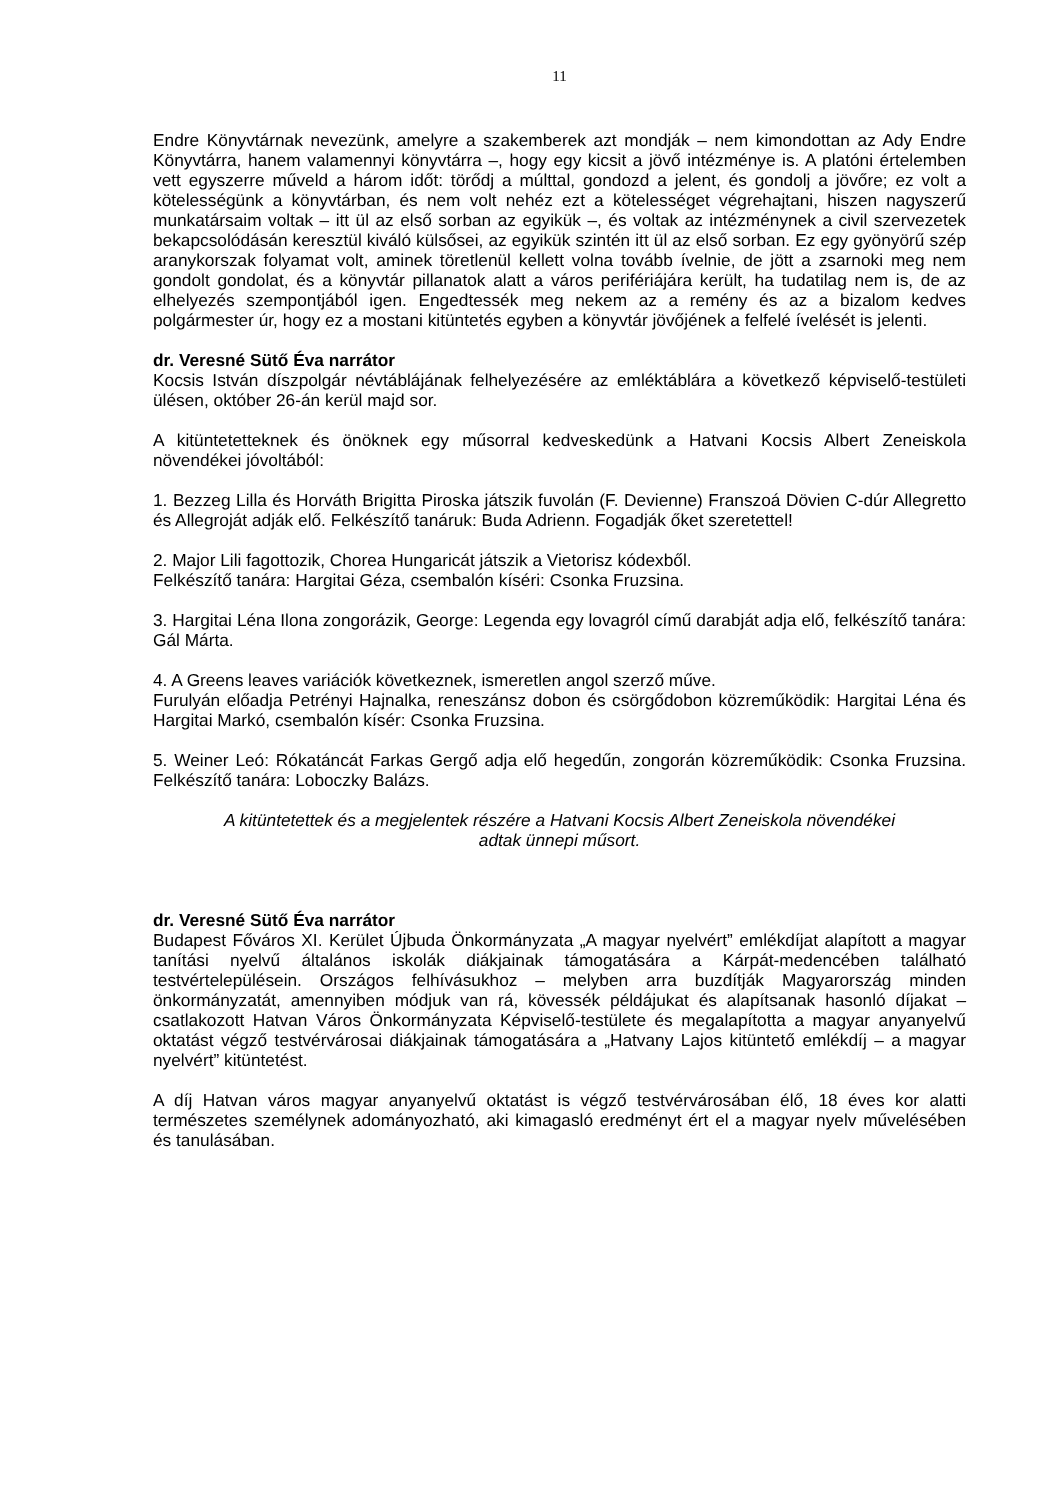11
Endre Könyvtárnak nevezünk, amelyre a szakemberek azt mondják – nem kimondottan az Ady Endre Könyvtárra, hanem valamennyi könyvtárra –, hogy egy kicsit a jövő intézménye is. A platóni értelemben vett egyszerre műveld a három időt: törődj a múlttal, gondozd a jelent, és gondolj a jövőre; ez volt a kötelességünk a könyvtárban, és nem volt nehéz ezt a kötelességet végrehajtani, hiszen nagyszerű munkatársaim voltak – itt ül az első sorban az egyikük –, és voltak az intézménynek a civil szervezetek bekapcsolódásán keresztül kiváló külsősei, az egyikük szintén itt ül az első sorban. Ez egy gyönyörű szép aranykorszak folyamat volt, aminek töretlenül kellett volna tovább ívelnie, de jött a zsarnoki meg nem gondolt gondolat, és a könyvtár pillanatok alatt a város perifériájára került, ha tudatilag nem is, de az elhelyezés szempontjából igen. Engedtessék meg nekem az a remény és az a bizalom kedves polgármester úr, hogy ez a mostani kitüntetés egyben a könyvtár jövőjének a felfelé ívelését is jelenti.
dr. Veresné Sütő Éva narrátor
Kocsis István díszpolgár névtáblájának felhelyezésére az emléktáblára a következő képviselő-testületi ülésen, október 26-án kerül majd sor.
A kitüntetetteknek és önöknek egy műsorral kedveskedünk a Hatvani Kocsis Albert Zeneiskola növendékei jóvoltából:
1. Bezzeg Lilla és Horváth Brigitta Piroska játszik fuvolán (F. Devienne) Franszoá Dövien C-dúr Allegretto és Allegroját adják elő. Felkészítő tanáruk: Buda Adrienn. Fogadják őket szeretettel!
2. Major Lili fagottozik, Chorea Hungaricát játszik a Vietorisz kódexből.
Felkészítő tanára: Hargitai Géza, csembalón kíséri: Csonka Fruzsina.
3. Hargitai Léna Ilona zongorázik, George: Legenda egy lovagról című darabját adja elő, felkészítő tanára: Gál Márta.
4. A Greens leaves variációk következnek, ismeretlen angol szerző műve.
Furulyán előadja Petrényi Hajnalka, reneszánsz dobon és csörgődobon közreműködik: Hargitai Léna és Hargitai Markó, csembalón kísér: Csonka Fruzsina.
5. Weiner Leó: Rókatáncát Farkas Gergő adja elő hegedűn, zongorán közreműködik: Csonka Fruzsina. Felkészítő tanára: Loboczky Balázs.
A kitüntetettek és a megjelentek részére a Hatvani Kocsis Albert Zeneiskola növendékei
adtak ünnepi műsort.
dr. Veresné Sütő Éva narrátor
Budapest Főváros XI. Kerület Újbuda Önkormányzata „A magyar nyelvért” emlékdíjat alapított a magyar tanítási nyelvű általános iskolák diákjainak támogatására a Kárpát-medencében található testvértelepülésein. Országos felhívásukhoz – melyben arra buzdítják Magyarország minden önkormányzatát, amennyiben módjuk van rá, kövessék példájukat és alapítsanak hasonló díjakat – csatlakozott Hatvan Város Önkormányzata Képviselő-testülete és megalapította a magyar anyanyelvű oktatást végző testvérvárosai diákjainak támogatására a „Hatvany Lajos kitüntető emlékdíj – a magyar nyelvért” kitüntetést.
A díj Hatvan város magyar anyanyelvű oktatást is végző testvérvárosában élő, 18 éves kor alatti természetes személynek adományozható, aki kimagasló eredményt ért el a magyar nyelv művelésében és tanulásában.